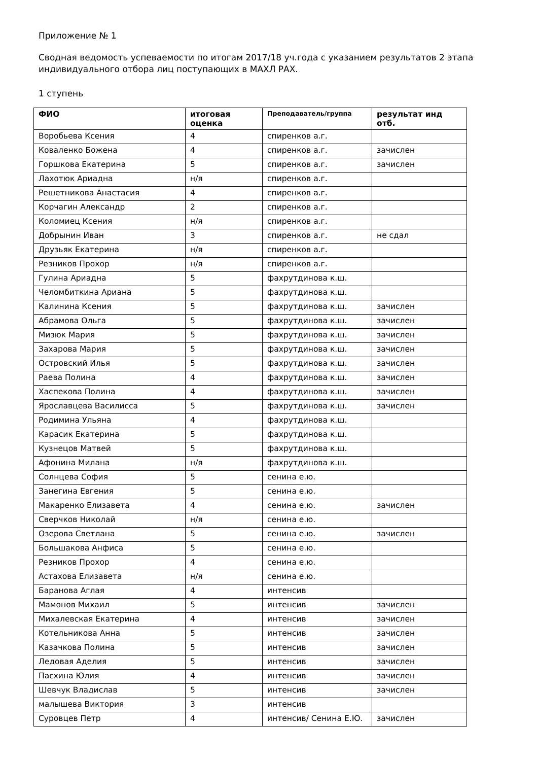Приложение № 1
Сводная ведомость успеваемости по итогам 2017/18 уч.года с указанием результатов 2 этапа
индивидуального отбора лиц поступающих в МАХЛ РАХ.
1 ступень
| ФИО | итоговая оценка | Преподаватель/группа | результат инд отб. |
| --- | --- | --- | --- |
| Воробьева Ксения | 4 | спиренков а.г. | |
| Коваленко Божена | 4 | спиренков а.г. | зачислен |
| Горшкова Екатерина | 5 | спиренков а.г. | зачислен |
| Лахотюк Ариадна | н/я | спиренков а.г. | |
| Решетникова Анастасия | 4 | спиренков а.г. | |
| Корчагин Александр | 2 | спиренков а.г. | |
| Коломиец Ксения | н/я | спиренков а.г. | |
| Добрынин Иван | 3 | спиренков а.г. | не сдал |
| Друзьяк Екатерина | н/я | спиренков а.г. | |
| Резников Прохор | н/я | спиренков а.г. | |
| Гулина Ариадна | 5 | фахрутдинова к.ш. | |
| Челомбиткина Ариана | 5 | фахрутдинова к.ш. | |
| Калинина Ксения | 5 | фахрутдинова к.ш. | зачислен |
| Абрамова Ольга | 5 | фахрутдинова к.ш. | зачислен |
| Мизюк Мария | 5 | фахрутдинова к.ш. | зачислен |
| Захарова Мария | 5 | фахрутдинова к.ш. | зачислен |
| Островский Илья | 5 | фахрутдинова к.ш. | зачислен |
| Раева Полина | 4 | фахрутдинова к.ш. | зачислен |
| Хаспекова Полина | 4 | фахрутдинова к.ш. | зачислен |
| Ярославцева Василисса | 5 | фахрутдинова к.ш. | зачислен |
| Родимина Ульяна | 4 | фахрутдинова к.ш. | |
| Карасик Екатерина | 5 | фахрутдинова к.ш. | |
| Кузнецов Матвей | 5 | фахрутдинова к.ш. | |
| Афонина Милана | н/я | фахрутдинова к.ш. | |
| Солнцева София | 5 | сенина е.ю. | |
| Занегина Евгения | 5 | сенина е.ю. | |
| Макаренко Елизавета | 4 | сенина е.ю. | зачислен |
| Сверчков Николай | н/я | сенина е.ю. | |
| Озерова Светлана | 5 | сенина е.ю. | зачислен |
| Большакова Анфиса | 5 | сенина е.ю. | |
| Резников Прохор | 4 | сенина е.ю. | |
| Астахова Елизавета | н/я | сенина е.ю. | |
| Баранова Аглая | 4 | интенсив | |
| Мамонов Михаил | 5 | интенсив | зачислен |
| Михалевская Екатерина | 4 | интенсив | зачислен |
| Котельникова Анна | 5 | интенсив | зачислен |
| Казачкова Полина | 5 | интенсив | зачислен |
| Ледовая Аделия | 5 | интенсив | зачислен |
| Пасхина Юлия | 4 | интенсив | зачислен |
| Шевчук Владислав | 5 | интенсив | зачислен |
| малышева Виктория | 3 | интенсив | |
| Суровцев Петр | 4 | интенсив/ Сенина Е.Ю. | зачислен |